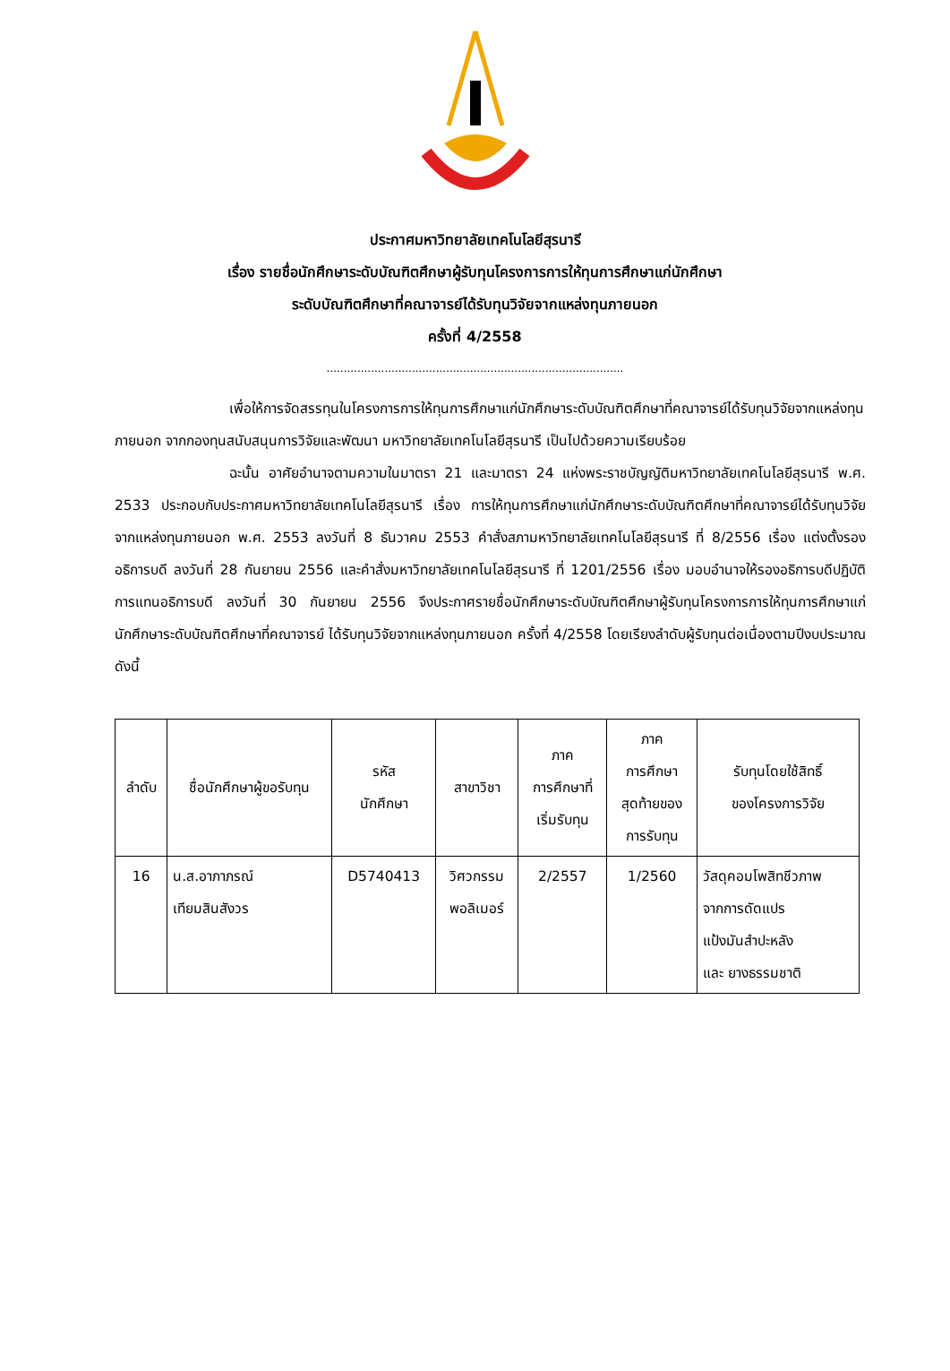ประกาศมหาวิทยาลัยเทคโนโลยีสุรนารี
เรื่อง รายชื่อนักศึกษาระดับบัณฑิตศึกษาผู้รับทุนโครงการการให้ทุนการศึกษาแก่นักศึกษา
ระดับบัณฑิตศึกษาที่คณาจารย์ได้รับทุนวิจัยจากแหล่งทุนภายนอก
ครั้งที่ 4/2558
.......................................................................................
เพื่อให้การจัดสรรทุนในโครงการการให้ทุนการศึกษาแก่นักศึกษาระดับบัณฑิตศึกษาที่คณาจารย์ได้รับทุนวิจัยจากแหล่งทุนภายนอก จากกองทุนสนับสนุนการวิจัยและพัฒนา มหาวิทยาลัยเทคโนโลยีสุรนารี เป็นไปด้วยความเรียบร้อย
ฉะนั้น อาศัยอำนาจตามความในมาตรา 21 และมาตรา 24 แห่งพระราชบัญญัติมหาวิทยาลัยเทคโนโลยีสุรนารี พ.ศ. 2533 ประกอบกับประกาศมหาวิทยาลัยเทคโนโลยีสุรนารี เรื่อง การให้ทุนการศึกษาแก่นักศึกษาระดับบัณฑิตศึกษาที่คณาจารย์ได้รับทุนวิจัยจากแหล่งทุนภายนอก พ.ศ. 2553 ลงวันที่ 8 ธันวาคม 2553 คำสั่งสภามหาวิทยาลัยเทคโนโลยีสุรนารี ที่ 8/2556 เรื่อง แต่งตั้งรองอธิการบดี ลงวันที่ 28 กันยายน 2556 และคำสั่งมหาวิทยาลัยเทคโนโลยีสุรนารี ที่ 1201/2556 เรื่อง มอบอำนาจให้รองอธิการบดีปฏิบัติการแทนอธิการบดี ลงวันที่ 30 กันยายน 2556 จึงประกาศรายชื่อนักศึกษาระดับบัณฑิตศึกษาผู้รับทุนโครงการการให้ทุนการศึกษาแก่นักศึกษาระดับบัณฑิตศึกษาที่คณาจารย์ ได้รับทุนวิจัยจากแหล่งทุนภายนอก ครั้งที่ 4/2558 โดยเรียงลำดับผู้รับทุนต่อเนื่องตามปีงบประมาณ ดังนี้
| ลำดับ | ชื่อนักศึกษาผู้ขอรับทุน | รหัส นักศึกษา | สาขาวิชา | ภาค การศึกษาที่ เริ่มรับทุน | ภาค การศึกษา สุดท้ายของ การรับทุน | รับทุนโดยใช้สิทธิ์ ของโครงการวิจัย |
| --- | --- | --- | --- | --- | --- | --- |
| 16 | น.ส.อาภาภรณ์ เทียมสินสังวร | D5740413 | วิศวกรรม พอลิเมอร์ | 2/2557 | 1/2560 | วัสดุคอมโพสิทชีวภาพ จากการดัดแปร แป้งมันสำปะหลัง และ ยางธรรมชาติ |